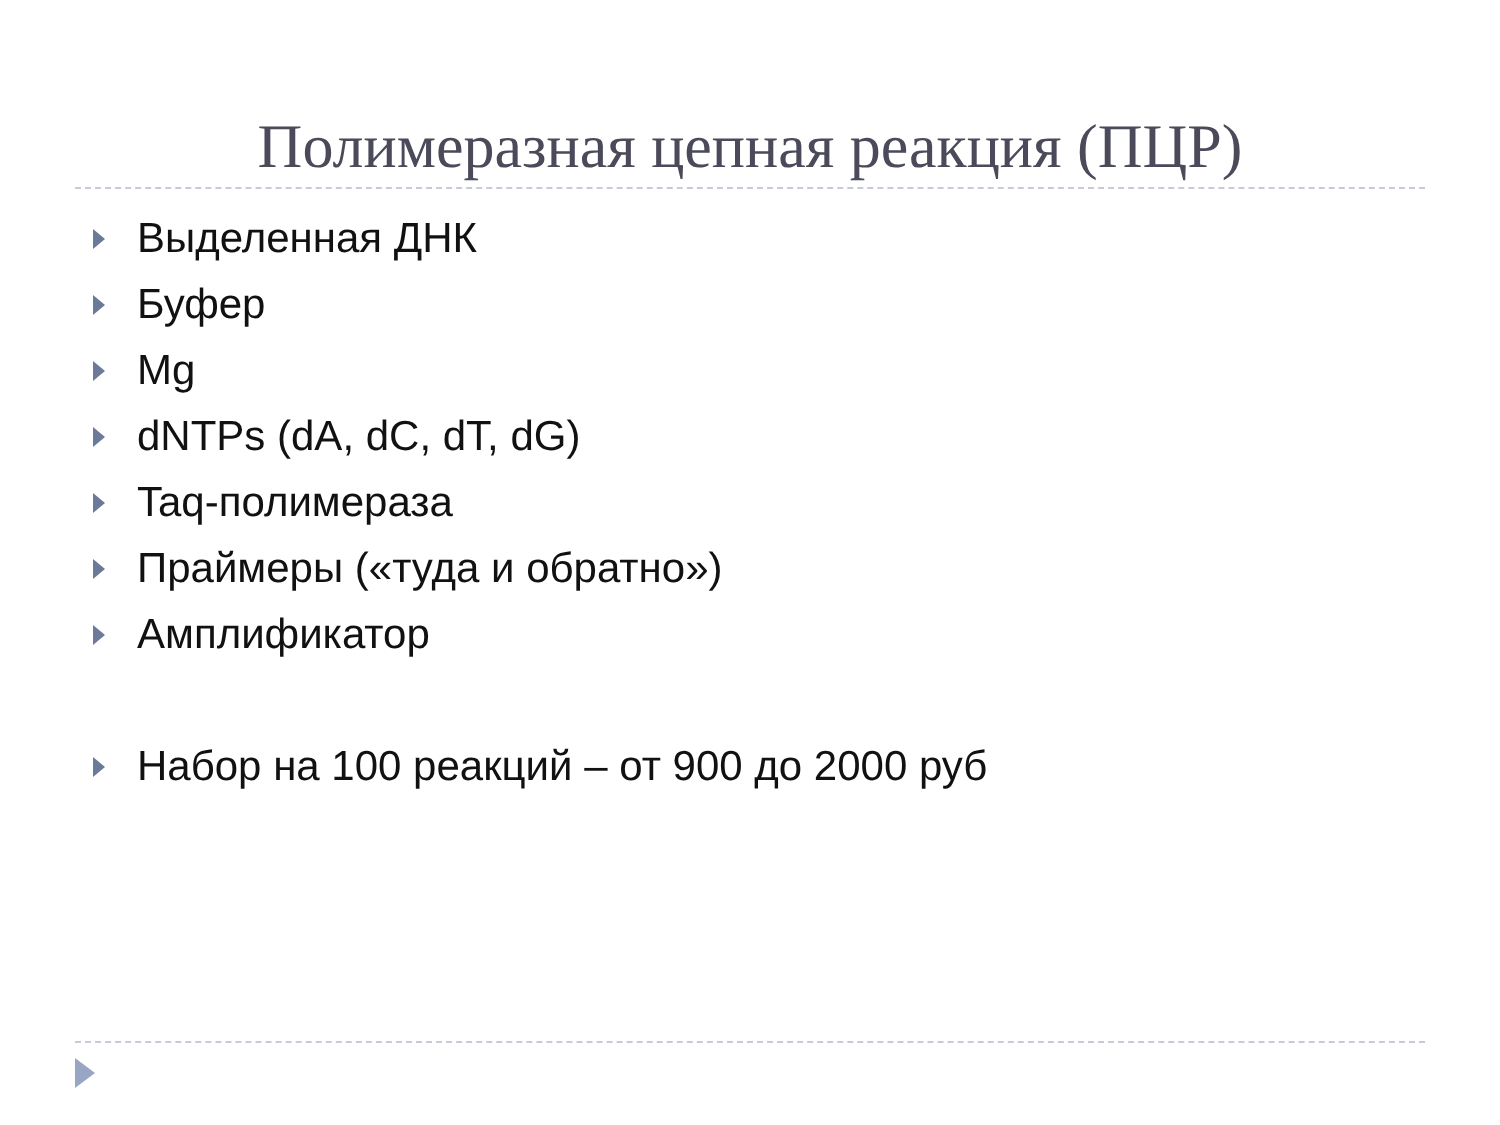Полимеразная цепная реакция (ПЦР)
Выделенная ДНК
Буфер
Mg
dNTPs (dA, dC, dT, dG)
Taq-полимераза
Праймеры («туда и обратно»)
Амплификатор
Набор на 100 реакций – от 900 до 2000 руб